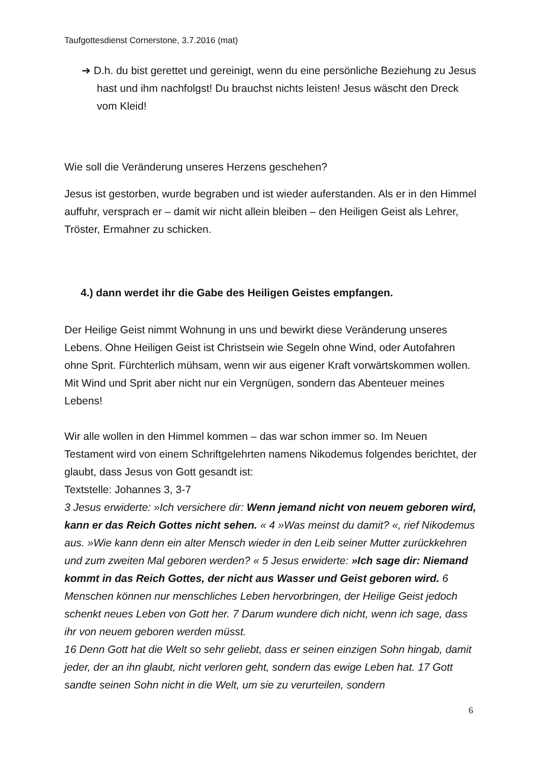Taufgottesdienst Cornerstone, 3.7.2016 (mat)
➔ D.h. du bist gerettet und gereinigt, wenn du eine persönliche Beziehung zu Jesus hast und ihm nachfolgst! Du brauchst nichts leisten! Jesus wäscht den Dreck vom Kleid!
Wie soll die Veränderung unseres Herzens geschehen?
Jesus ist gestorben, wurde begraben und ist wieder auferstanden. Als er in den Himmel auffuhr, versprach er – damit wir nicht allein bleiben – den Heiligen Geist als Lehrer, Tröster, Ermahner zu schicken.
4.) dann werdet ihr die Gabe des Heiligen Geistes empfangen.
Der Heilige Geist nimmt Wohnung in uns und bewirkt diese Veränderung unseres Lebens. Ohne Heiligen Geist ist Christsein wie Segeln ohne Wind, oder Autofahren ohne Sprit. Fürchterlich mühsam, wenn wir aus eigener Kraft vorwärtskommen wollen. Mit Wind und Sprit aber nicht nur ein Vergnügen, sondern das Abenteuer meines Lebens!
Wir alle wollen in den Himmel kommen – das war schon immer so. Im Neuen Testament wird von einem Schriftgelehrten namens Nikodemus folgendes berichtet, der glaubt, dass Jesus von Gott gesandt ist:
Textstelle: Johannes 3, 3-7
3 Jesus erwiderte: »Ich versichere dir: Wenn jemand nicht von neuem geboren wird, kann er das Reich Gottes nicht sehen. « 4 »Was meinst du damit? «, rief Nikodemus aus. »Wie kann denn ein alter Mensch wieder in den Leib seiner Mutter zurückkehren und zum zweiten Mal geboren werden? « 5 Jesus erwiderte: »Ich sage dir: Niemand kommt in das Reich Gottes, der nicht aus Wasser und Geist geboren wird. 6 Menschen können nur menschliches Leben hervorbringen, der Heilige Geist jedoch schenkt neues Leben von Gott her. 7 Darum wundere dich nicht, wenn ich sage, dass ihr von neuem geboren werden müsst.
16 Denn Gott hat die Welt so sehr geliebt, dass er seinen einzigen Sohn hingab, damit jeder, der an ihn glaubt, nicht verloren geht, sondern das ewige Leben hat. 17 Gott sandte seinen Sohn nicht in die Welt, um sie zu verurteilen, sondern
6